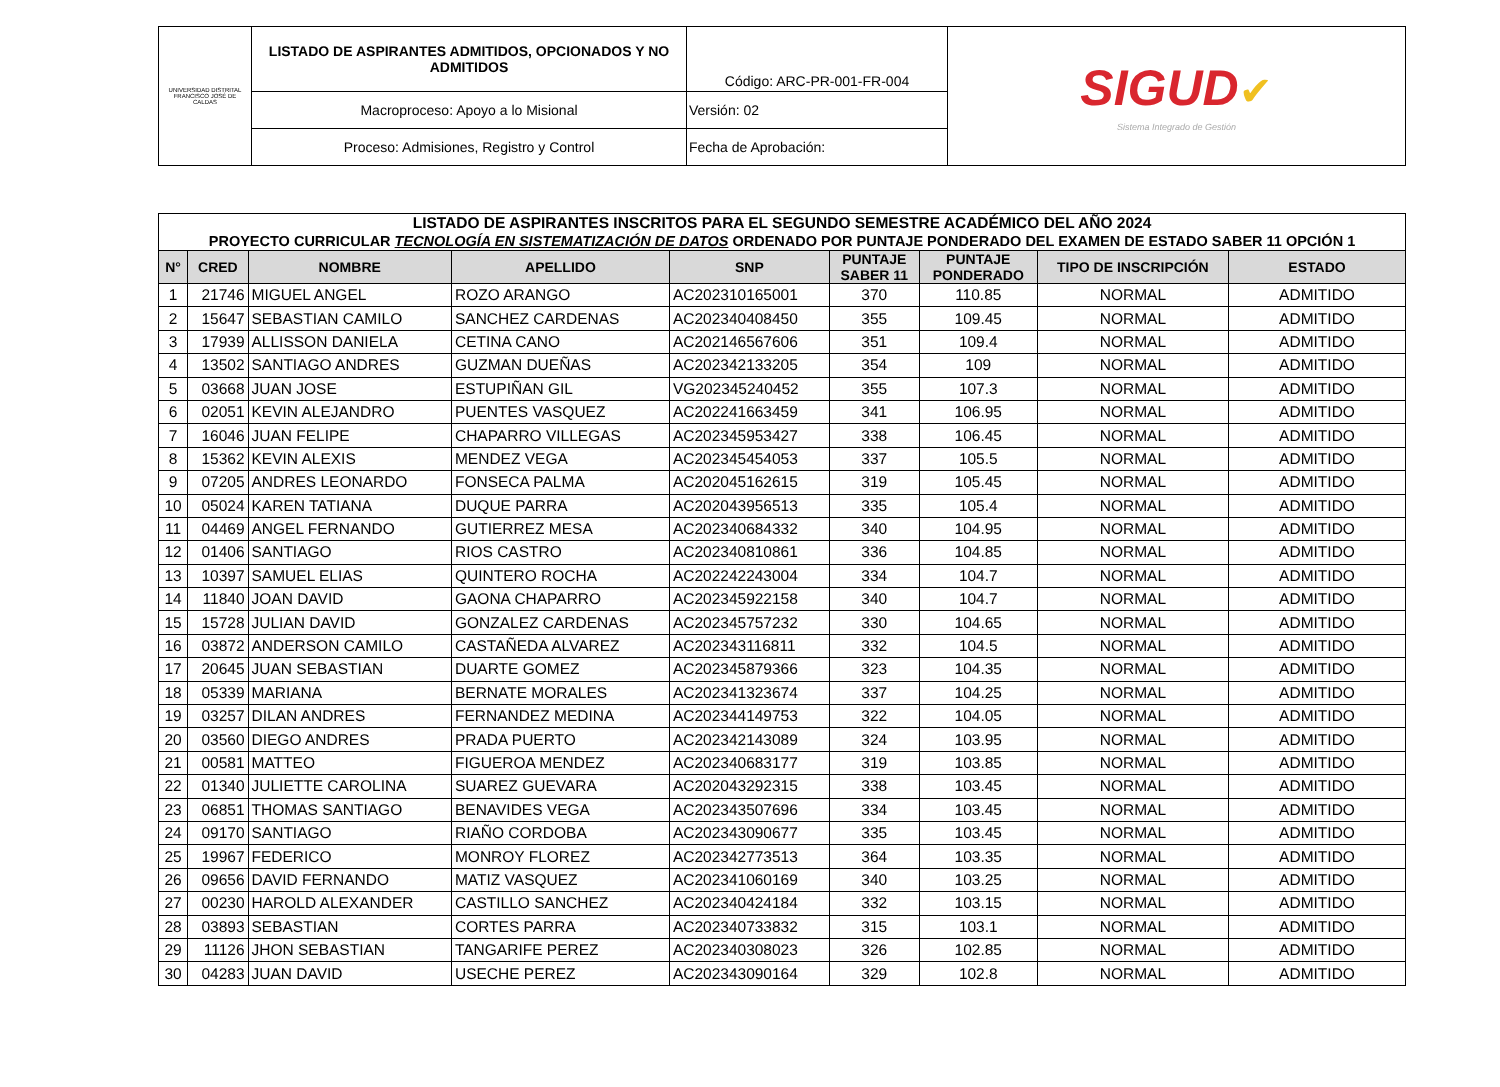| UNIVERSIDAD DISTRITAL FRANCISCO JOSÉ DE CALDAS | LISTADO DE ASPIRANTES ADMITIDOS, OPCIONADOS Y NO ADMITIDOS | Código: ARC-PR-001-FR-004 | SIGUD ✔ Sistema Integrado de Gestión |
| | Macroproceso: Apoyo a lo Misional | Versión: 02 | |
| | Proceso: Admisiones, Registro y Control | Fecha de Aprobación: | |
| LISTADO DE ASPIRANTES INSCRITOS PARA EL SEGUNDO SEMESTRE ACADÉMICO DEL AÑO 2024 PROYECTO CURRICULAR TECNOLOGÍA EN SISTEMATIZACIÓN DE DATOS ORDENADO POR PUNTAJE PONDERADO DEL EXAMEN DE ESTADO SABER 11 OPCIÓN 1 | | | | | | | | |
| N° | CRED | NOMBRE | APELLIDO | SNP | PUNTAJE SABER 11 | PUNTAJE PONDERADO | TIPO DE INSCRIPCIÓN | ESTADO |
| 1 | 21746 | MIGUEL ANGEL | ROZO ARANGO | AC202310165001 | 370 | 110.85 | NORMAL | ADMITIDO |
| 2 | 15647 | SEBASTIAN CAMILO | SANCHEZ CARDENAS | AC202340408450 | 355 | 109.45 | NORMAL | ADMITIDO |
| 3 | 17939 | ALLISSON DANIELA | CETINA CANO | AC202146567606 | 351 | 109.4 | NORMAL | ADMITIDO |
| 4 | 13502 | SANTIAGO ANDRES | GUZMAN DUEÑAS | AC202342133205 | 354 | 109 | NORMAL | ADMITIDO |
| 5 | 03668 | JUAN JOSE | ESTUPIÑAN GIL | VG202345240452 | 355 | 107.3 | NORMAL | ADMITIDO |
| 6 | 02051 | KEVIN ALEJANDRO | PUENTES VASQUEZ | AC202241663459 | 341 | 106.95 | NORMAL | ADMITIDO |
| 7 | 16046 | JUAN FELIPE | CHAPARRO VILLEGAS | AC202345953427 | 338 | 106.45 | NORMAL | ADMITIDO |
| 8 | 15362 | KEVIN ALEXIS | MENDEZ VEGA | AC202345454053 | 337 | 105.5 | NORMAL | ADMITIDO |
| 9 | 07205 | ANDRES LEONARDO | FONSECA PALMA | AC202045162615 | 319 | 105.45 | NORMAL | ADMITIDO |
| 10 | 05024 | KAREN TATIANA | DUQUE PARRA | AC202043956513 | 335 | 105.4 | NORMAL | ADMITIDO |
| 11 | 04469 | ANGEL FERNANDO | GUTIERREZ MESA | AC202340684332 | 340 | 104.95 | NORMAL | ADMITIDO |
| 12 | 01406 | SANTIAGO | RIOS CASTRO | AC202340810861 | 336 | 104.85 | NORMAL | ADMITIDO |
| 13 | 10397 | SAMUEL ELIAS | QUINTERO ROCHA | AC202242243004 | 334 | 104.7 | NORMAL | ADMITIDO |
| 14 | 11840 | JOAN DAVID | GAONA CHAPARRO | AC202345922158 | 340 | 104.7 | NORMAL | ADMITIDO |
| 15 | 15728 | JULIAN DAVID | GONZALEZ CARDENAS | AC202345757232 | 330 | 104.65 | NORMAL | ADMITIDO |
| 16 | 03872 | ANDERSON CAMILO | CASTAÑEDA ALVAREZ | AC202343116811 | 332 | 104.5 | NORMAL | ADMITIDO |
| 17 | 20645 | JUAN SEBASTIAN | DUARTE GOMEZ | AC202345879366 | 323 | 104.35 | NORMAL | ADMITIDO |
| 18 | 05339 | MARIANA | BERNATE MORALES | AC202341323674 | 337 | 104.25 | NORMAL | ADMITIDO |
| 19 | 03257 | DILAN ANDRES | FERNANDEZ MEDINA | AC202344149753 | 322 | 104.05 | NORMAL | ADMITIDO |
| 20 | 03560 | DIEGO ANDRES | PRADA PUERTO | AC202342143089 | 324 | 103.95 | NORMAL | ADMITIDO |
| 21 | 00581 | MATTEO | FIGUEROA MENDEZ | AC202340683177 | 319 | 103.85 | NORMAL | ADMITIDO |
| 22 | 01340 | JULIETTE CAROLINA | SUAREZ GUEVARA | AC202043292315 | 338 | 103.45 | NORMAL | ADMITIDO |
| 23 | 06851 | THOMAS SANTIAGO | BENAVIDES VEGA | AC202343507696 | 334 | 103.45 | NORMAL | ADMITIDO |
| 24 | 09170 | SANTIAGO | RIAÑO CORDOBA | AC202343090677 | 335 | 103.45 | NORMAL | ADMITIDO |
| 25 | 19967 | FEDERICO | MONROY FLOREZ | AC202342773513 | 364 | 103.35 | NORMAL | ADMITIDO |
| 26 | 09656 | DAVID FERNANDO | MATIZ VASQUEZ | AC202341060169 | 340 | 103.25 | NORMAL | ADMITIDO |
| 27 | 00230 | HAROLD ALEXANDER | CASTILLO SANCHEZ | AC202340424184 | 332 | 103.15 | NORMAL | ADMITIDO |
| 28 | 03893 | SEBASTIAN | CORTES PARRA | AC202340733832 | 315 | 103.1 | NORMAL | ADMITIDO |
| 29 | 11126 | JHON SEBASTIAN | TANGARIFE PEREZ | AC202340308023 | 326 | 102.85 | NORMAL | ADMITIDO |
| 30 | 04283 | JUAN DAVID | USECHE PEREZ | AC202343090164 | 329 | 102.8 | NORMAL | ADMITIDO |